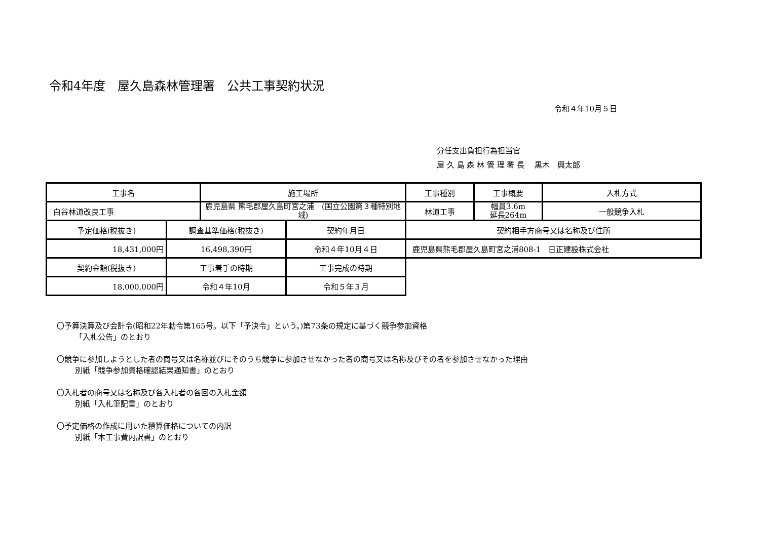令和4年度　屋久島森林管理署　公共工事契約状況
令和４年10月５日
分任支出負担行為担当官
屋 久 島 森 林 管 理 署 長　 黒木　興太郎
| 工事名 | | 施工場所 | | 工事種別 | 工事概要 | 入札方式 |
| 白谷林道改良工事 | | 鹿児島県 熊毛郡屋久島町宮之浦 (国立公園第３種特別地域) | | 林道工事 | 幅員3.6m 延長264m | 一般競争入札 |
| 予定価格(税抜き) | 調査基準価格(税抜き) | | 契約年月日 | 契約相手方商号又は名称及び住所 | | |
| 18,431,000円 | 16,498,390円 | | 令和４年10月４日 | 鹿児島県熊毛郡屋久島町宮之浦808-1 日正建設株式会社 | | |
| 契約金額(税抜き) | 工事着手の時期 | | 工事完成の時期 | | | |
| 18,000,000円 | 令和４年10月 | | 令和５年３月 | | | |
〇予算決算及び会計令(昭和22年勅令第165号。以下「予決令」という。)第73条の規定に基づく競争参加資格
「入札公告」のとおり
〇競争に参加しようとした者の商号又は名称並びにそのうち競争に参加させなかった者の商号又は名称及びその者を参加させなかった理由
別紙「競争参加資格確認結果通知書」のとおり
〇入札者の商号又は名称及び各入札者の各回の入札金額
別紙「入札筆記書」のとおり
〇予定価格の作成に用いた積算価格についての内訳
別紙「本工事費内訳書」のとおり